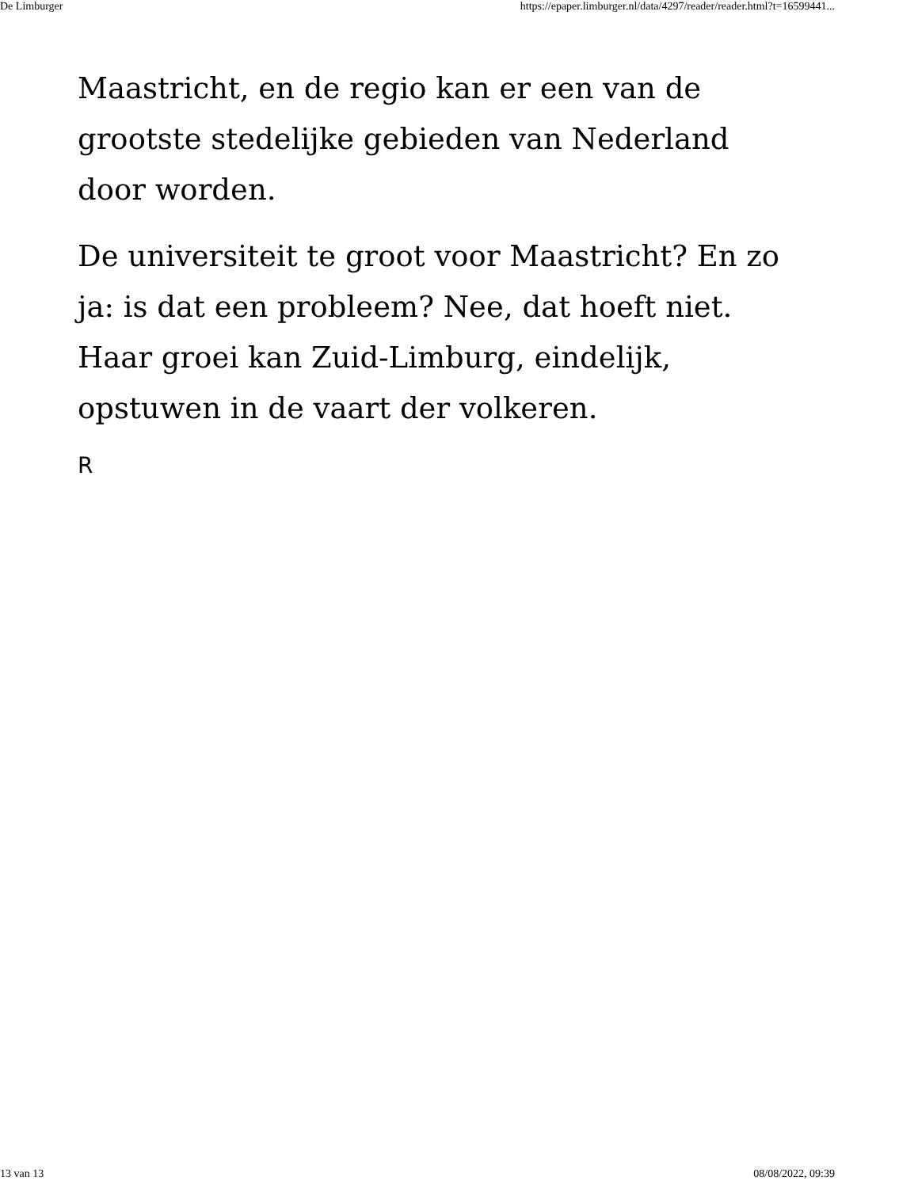De Limburger https://epaper.limburger.nl/data/4297/reader/reader.html?t=16599441...
Maastricht, en de regio kan er een van de grootste stedelijke gebieden van Nederland door worden.
De universiteit te groot voor Maastricht? En zo ja: is dat een probleem? Nee, dat hoeft niet. Haar groei kan Zuid-Limburg, eindelijk, opstuwen in de vaart der volkeren.
R
13 van 13 08/08/2022, 09:39